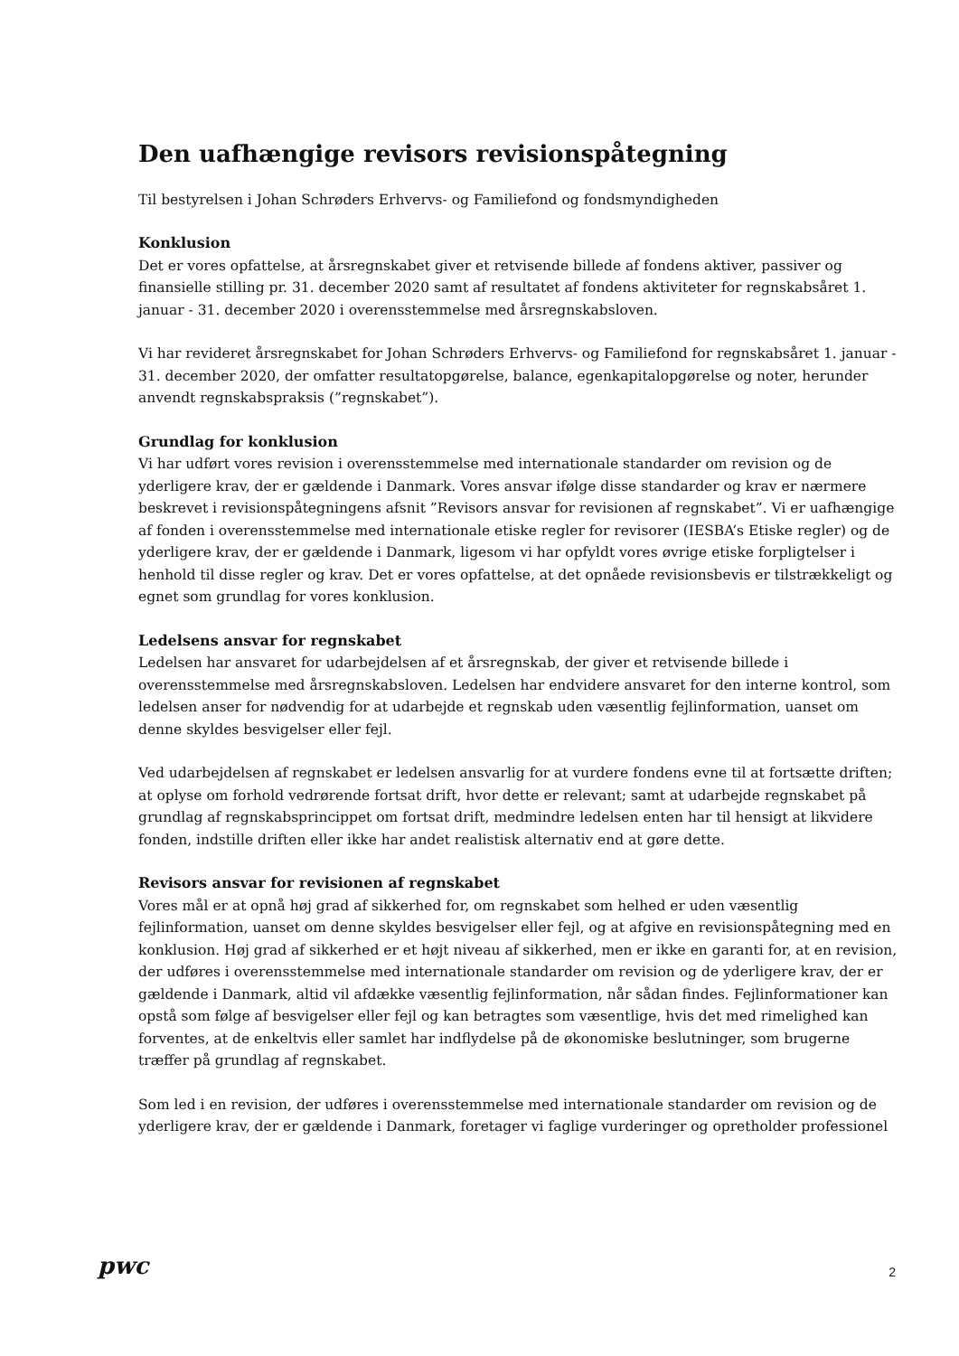Den uafhængige revisors revisionspåtegning
Til bestyrelsen i Johan Schrøders Erhvervs- og Familiefond og fondsmyndigheden
Konklusion
Det er vores opfattelse, at årsregnskabet giver et retvisende billede af fondens aktiver, passiver og finansielle stilling pr. 31. december 2020 samt af resultatet af fondens aktiviteter for regnskabsåret 1. januar - 31. december 2020 i overensstemmelse med årsregnskabsloven.
Vi har revideret årsregnskabet for Johan Schrøders Erhvervs- og Familiefond for regnskabsåret 1. januar - 31. december 2020, der omfatter resultatopgørelse, balance, egenkapitalopgørelse og noter, herunder anvendt regnskabspraksis (”regnskabet”).
Grundlag for konklusion
Vi har udført vores revision i overensstemmelse med internationale standarder om revision og de yderligere krav, der er gældende i Danmark. Vores ansvar ifølge disse standarder og krav er nærmere beskrevet i revisionspåtegningens afsnit ”Revisors ansvar for revisionen af regnskabet”. Vi er uafhængige af fonden i overensstemmelse med internationale etiske regler for revisorer (IESBA’s Etiske regler) og de yderligere krav, der er gældende i Danmark, ligesom vi har opfyldt vores øvrige etiske forpligtelser i henhold til disse regler og krav. Det er vores opfattelse, at det opnåede revisionsbevis er tilstrækkeligt og egnet som grundlag for vores konklusion.
Ledelsens ansvar for regnskabet
Ledelsen har ansvaret for udarbejdelsen af et årsregnskab, der giver et retvisende billede i overensstemmelse med årsregnskabsloven. Ledelsen har endvidere ansvaret for den interne kontrol, som ledelsen anser for nødvendig for at udarbejde et regnskab uden væsentlig fejlinformation, uanset om denne skyldes besvigelser eller fejl.
Ved udarbejdelsen af regnskabet er ledelsen ansvarlig for at vurdere fondens evne til at fortsætte driften; at oplyse om forhold vedrørende fortsat drift, hvor dette er relevant; samt at udarbejde regnskabet på grundlag af regnskabsprincippet om fortsat drift, medmindre ledelsen enten har til hensigt at likvidere fonden, indstille driften eller ikke har andet realistisk alternativ end at gøre dette.
Revisors ansvar for revisionen af regnskabet
Vores mål er at opnå høj grad af sikkerhed for, om regnskabet som helhed er uden væsentlig fejlinformation, uanset om denne skyldes besvigelser eller fejl, og at afgive en revisionspåtegning med en konklusion. Høj grad af sikkerhed er et højt niveau af sikkerhed, men er ikke en garanti for, at en revision, der udføres i overensstemmelse med internationale standarder om revision og de yderligere krav, der er gældende i Danmark, altid vil afdække væsentlig fejlinformation, når sådan findes. Fejlinformationer kan opstå som følge af besvigelser eller fejl og kan betragtes som væsentlige, hvis det med rimelighed kan forventes, at de enkeltvis eller samlet har indflydelse på de økonomiske beslutninger, som brugerne træffer på grundlag af regnskabet.
Som led i en revision, der udføres i overensstemmelse med internationale standarder om revision og de yderligere krav, der er gældende i Danmark, foretager vi faglige vurderinger og opretholder professionel
pwc
2